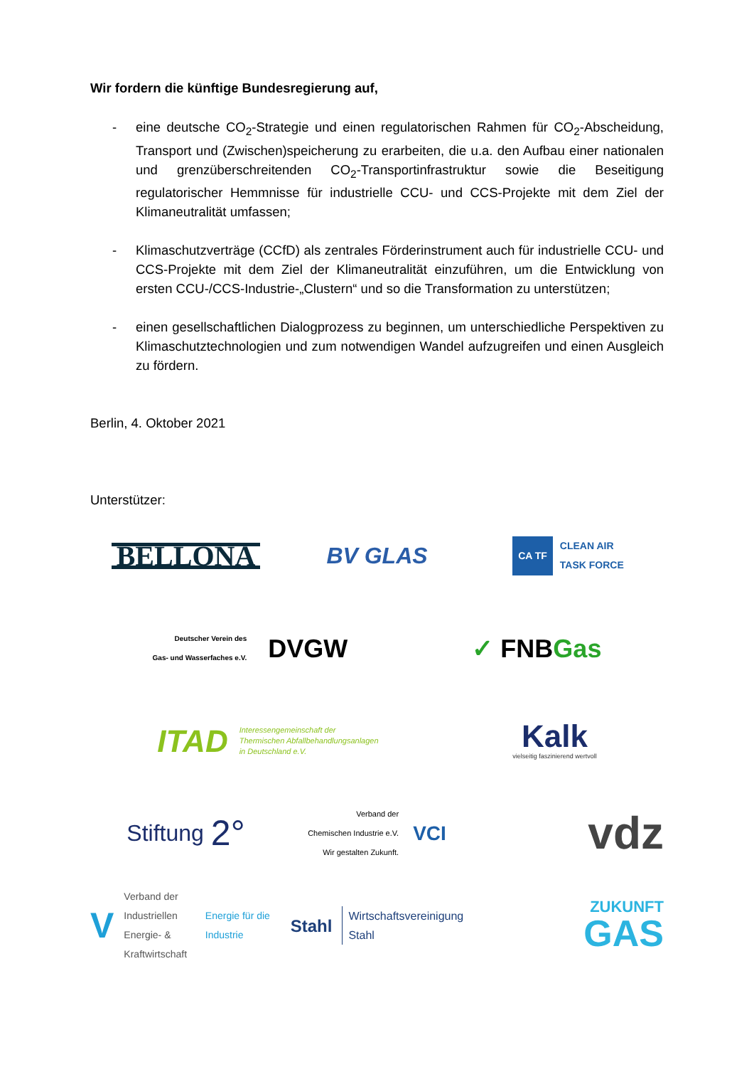Wir fordern die künftige Bundesregierung auf,
- eine deutsche CO<sub>2</sub>-Strategie und einen regulatorischen Rahmen für CO<sub>2</sub>-Abscheidung, Transport und (Zwischen)speicherung zu erarbeiten, die u.a. den Aufbau einer nationalen und grenzüberschreitenden CO<sub>2</sub>-Transportinfrastruktur sowie die Beseitigung regulatorischer Hemmnisse für industrielle CCU- und CCS-Projekte mit dem Ziel der Klimaneutralität umfassen;
- Klimaschutzverträge (CCfD) als zentrales Förderinstrument auch für industrielle CCU- und CCS-Projekte mit dem Ziel der Klimaneutralität einzuführen, um die Entwicklung von ersten CCU-/CCS-Industrie-„Clustern“ und so die Transformation zu unterstützen;
- einen gesellschaftlichen Dialogprozess zu beginnen, um unterschiedliche Perspektiven zu Klimaschutztechnologien und zum notwendigen Wandel aufzugreifen und einen Ausgleich zu fördern.
Berlin, 4. Oktober 2021
Unterstützer:
BELLONA
BV GLAS
CA TF CLEAN AIR
TASK FORCE
Deutscher Verein des
Gas- und Wasserfaches e.V. DVGW
✓ FNB Gas
ITAD Interessengemeinschaft der
Thermischen Abfallbehandlungsanlagen
in Deutschland e.V.
Kalk
vielseitig faszinierend wertvoll
Stiftung 2°
Verband der
Chemischen Industrie e.V.
Wir gestalten Zukunft. VCI
vdz
V Verband der Industriellen
Energie- & Kraftwirtschaft
Energie für die Industrie
Stahl Wirtschaftsvereinigung
Stahl
ZUKUNFT
GAS